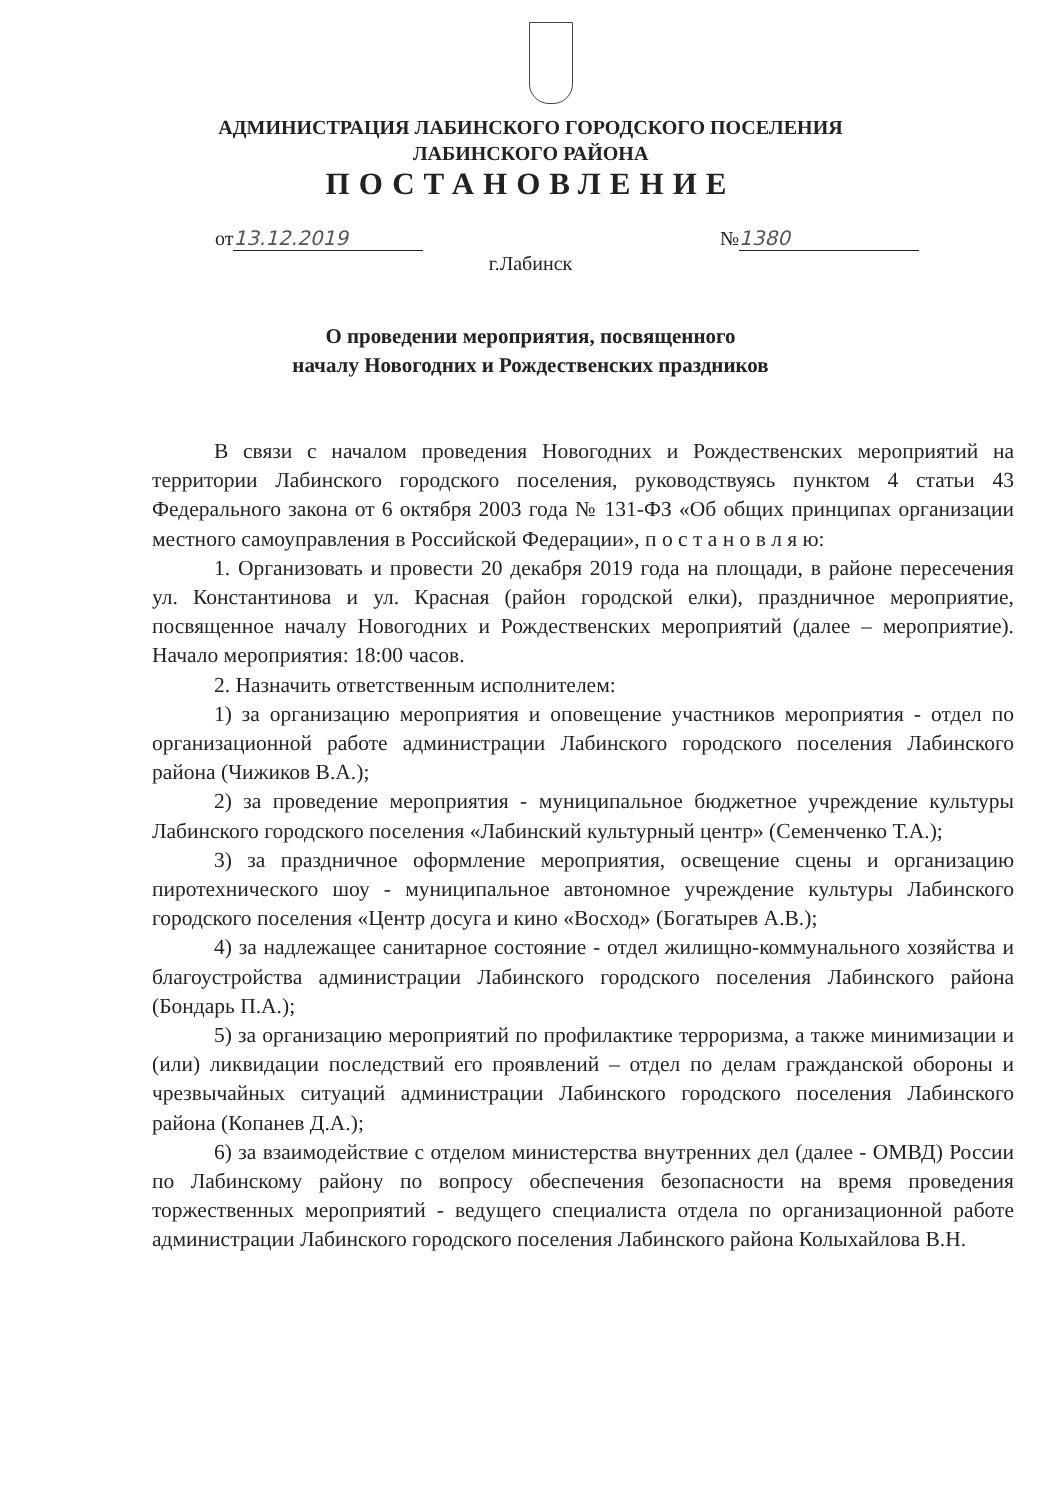АДМИНИСТРАЦИЯ ЛАБИНСКОГО ГОРОДСКОГО ПОСЕЛЕНИЯ
ЛАБИНСКОГО РАЙОНА
ПОСТАНОВЛЕНИЕ
от 13.12.2019 № 1380
г.Лабинск
О проведении мероприятия, посвященного
началу Новогодних и Рождественских праздников
В связи с началом проведения Новогодних и Рождественских мероприятий на территории Лабинского городского поселения, руководствуясь пунктом 4 статьи 43 Федерального закона от 6 октября 2003 года № 131-ФЗ «Об общих принципах организации местного самоуправления в Российской Федерации», п о с т а н о в л я ю:
1. Организовать и провести 20 декабря 2019 года на площади, в районе пересечения ул. Константинова и ул. Красная (район городской елки), праздничное мероприятие, посвященное началу Новогодних и Рождественских мероприятий (далее – мероприятие). Начало мероприятия: 18:00 часов.
2. Назначить ответственным исполнителем:
1) за организацию мероприятия и оповещение участников мероприятия - отдел по организационной работе администрации Лабинского городского поселения Лабинского района (Чижиков В.А.);
2) за проведение мероприятия - муниципальное бюджетное учреждение культуры Лабинского городского поселения «Лабинский культурный центр» (Семенченко Т.А.);
3) за праздничное оформление мероприятия, освещение сцены и организацию пиротехнического шоу - муниципальное автономное учреждение культуры Лабинского городского поселения «Центр досуга и кино «Восход» (Богатырев А.В.);
4) за надлежащее санитарное состояние - отдел жилищно-коммунального хозяйства и благоустройства администрации Лабинского городского поселения Лабинского района (Бондарь П.А.);
5) за организацию мероприятий по профилактике терроризма, а также минимизации и (или) ликвидации последствий его проявлений – отдел по делам гражданской обороны и чрезвычайных ситуаций администрации Лабинского городского поселения Лабинского района (Копанев Д.А.);
6) за взаимодействие с отделом министерства внутренних дел (далее - ОМВД) России по Лабинскому району по вопросу обеспечения безопасности на время проведения торжественных мероприятий - ведущего специалиста отдела по организационной работе администрации Лабинского городского поселения Лабинского района Колыхайлова В.Н.